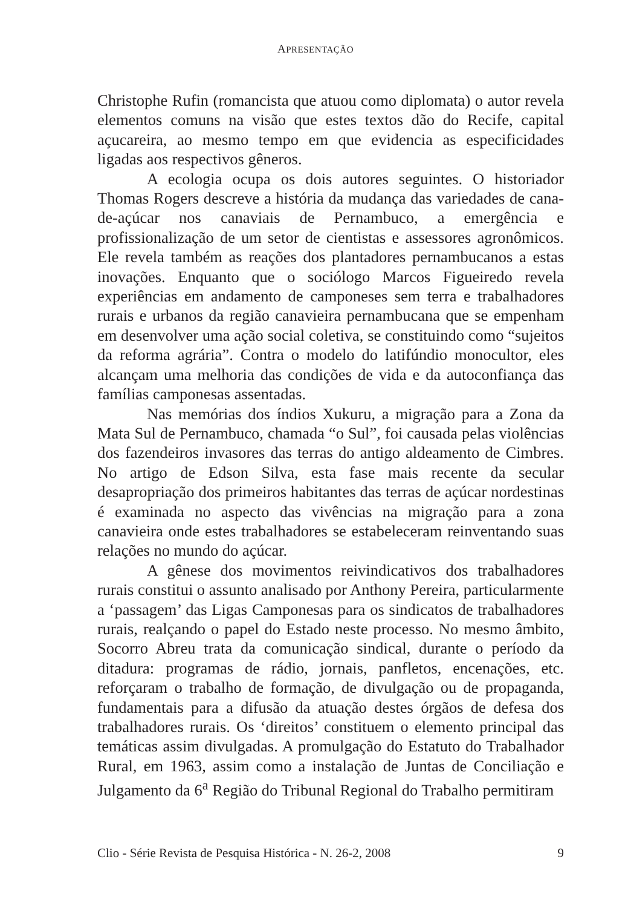APRESENTAÇÃO
Christophe Rufin (romancista que atuou como diplomata) o autor revela elementos comuns na visão que estes textos dão do Recife, capital açucareira, ao mesmo tempo em que evidencia as especificidades ligadas aos respectivos gêneros.
A ecologia ocupa os dois autores seguintes. O historiador Thomas Rogers descreve a história da mudança das variedades de cana-de-açúcar nos canaviais de Pernambuco, a emergência e profissionalização de um setor de cientistas e assessores agronômicos. Ele revela também as reações dos plantadores pernambucanos a estas inovações. Enquanto que o sociólogo Marcos Figueiredo revela experiências em andamento de camponeses sem terra e trabalhadores rurais e urbanos da região canavieira pernambucana que se empenham em desenvolver uma ação social coletiva, se constituindo como “sujeitos da reforma agrária”. Contra o modelo do latifúndio monocultor, eles alcançam uma melhoria das condições de vida e da autoconfiança das famílias camponesas assentadas.
Nas memórias dos índios Xukuru, a migração para a Zona da Mata Sul de Pernambuco, chamada “o Sul”, foi causada pelas violências dos fazendeiros invasores das terras do antigo aldeamento de Cimbres. No artigo de Edson Silva, esta fase mais recente da secular desapropriação dos primeiros habitantes das terras de açúcar nordestinas é examinada no aspecto das vivências na migração para a zona canavieira onde estes trabalhadores se estabeleceram reinventando suas relações no mundo do açúcar.
A gênese dos movimentos reivindicativos dos trabalhadores rurais constitui o assunto analisado por Anthony Pereira, particularmente a ‘passagem’ das Ligas Camponesas para os sindicatos de trabalhadores rurais, realçando o papel do Estado neste processo. No mesmo âmbito, Socorro Abreu trata da comunicação sindical, durante o período da ditadura: programas de rádio, jornais, panfletos, encenações, etc. reforçaram o trabalho de formação, de divulgação ou de propaganda, fundamentais para a difusão da atuação destes órgãos de defesa dos trabalhadores rurais. Os ‘direitos’ constituem o elemento principal das temáticas assim divulgadas. A promulgação do Estatuto do Trabalhador Rural, em 1963, assim como a instalação de Juntas de Conciliação e Julgamento da 6<sup>a</sup> Região do Tribunal Regional do Trabalho permitiram
Clio - Série Revista de Pesquisa Histórica - N. 26-2, 2008 9